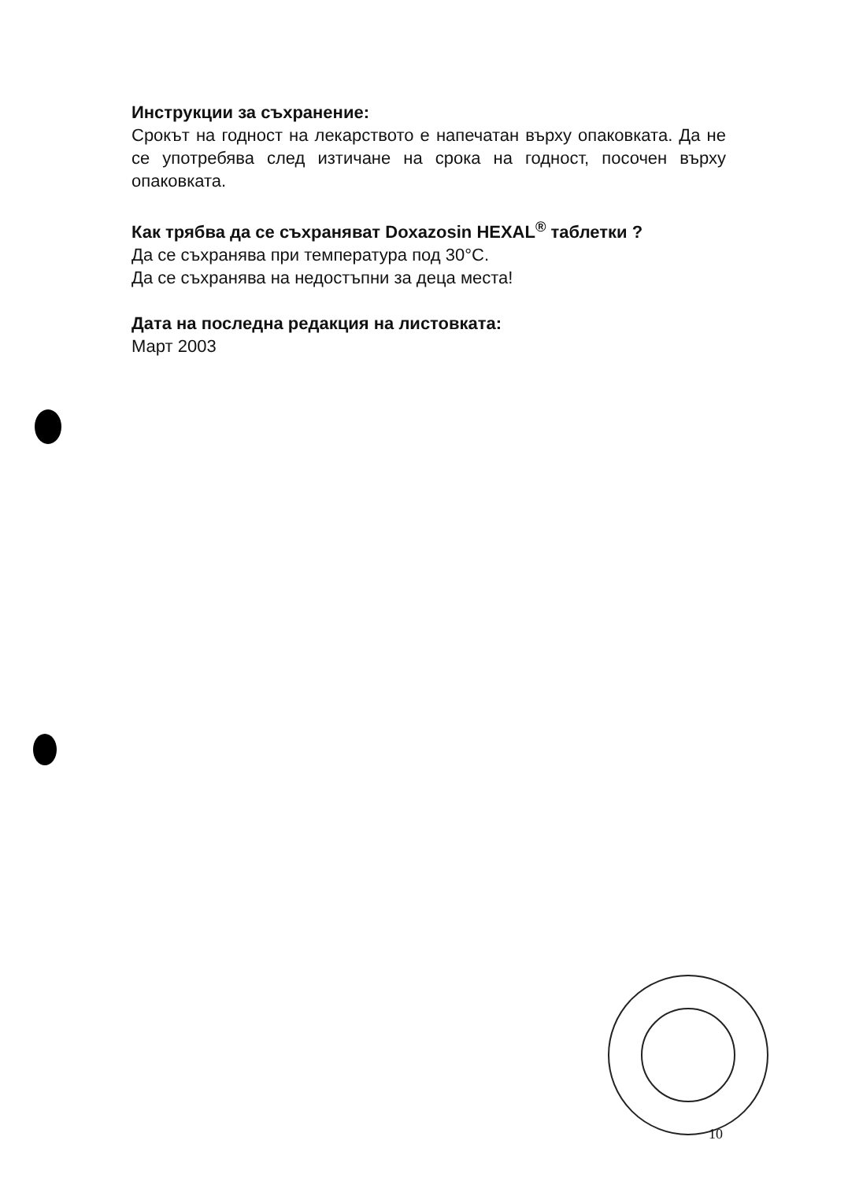Инструкции за съхранение:
Срокът на годност на лекарството е напечатан върху опаковката. Да не се употребява след изтичане на срока на годност, посочен върху опаковката.
Как трябва да се съхраняват Doxazosin HEXAL<sup>®</sup> таблетки ?
Да се съхранява при температура под 30°C.
Да се съхранява на недостъпни за деца места!
Дата на последна редакция на листовката:
Март 2003
10